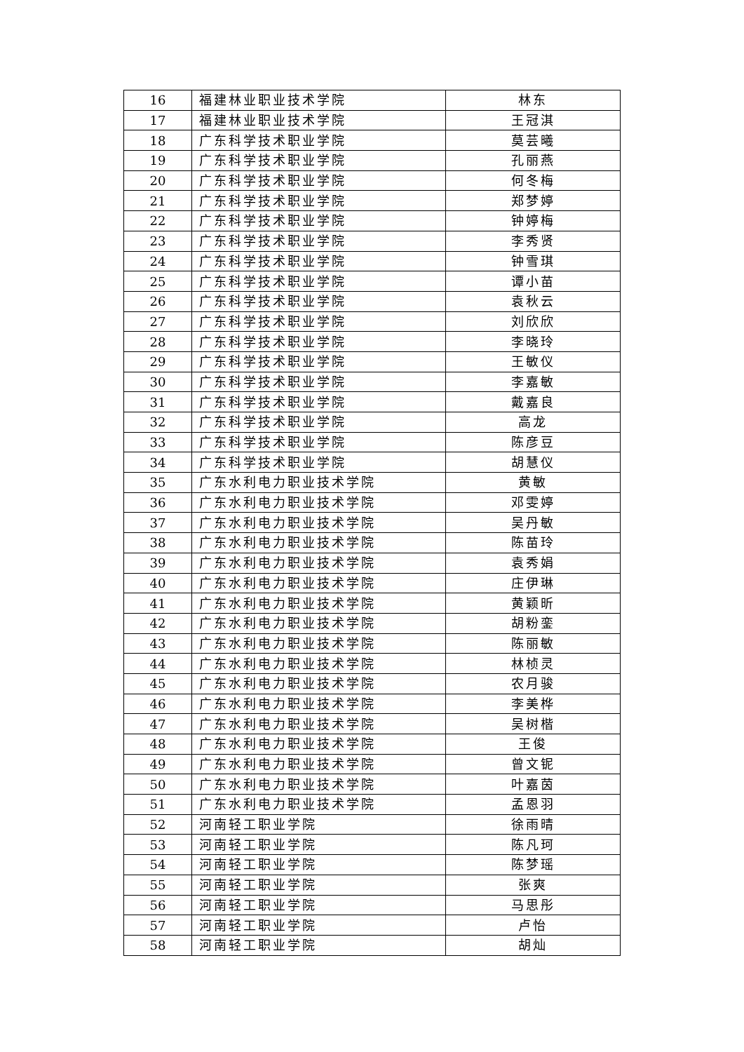| 16 | 福建林业职业技术学院 | 林东 |
| 17 | 福建林业职业技术学院 | 王冠淇 |
| 18 | 广东科学技术职业学院 | 莫芸曦 |
| 19 | 广东科学技术职业学院 | 孔丽燕 |
| 20 | 广东科学技术职业学院 | 何冬梅 |
| 21 | 广东科学技术职业学院 | 郑梦婷 |
| 22 | 广东科学技术职业学院 | 钟婷梅 |
| 23 | 广东科学技术职业学院 | 李秀贤 |
| 24 | 广东科学技术职业学院 | 钟雪琪 |
| 25 | 广东科学技术职业学院 | 谭小苗 |
| 26 | 广东科学技术职业学院 | 袁秋云 |
| 27 | 广东科学技术职业学院 | 刘欣欣 |
| 28 | 广东科学技术职业学院 | 李晓玲 |
| 29 | 广东科学技术职业学院 | 王敏仪 |
| 30 | 广东科学技术职业学院 | 李嘉敏 |
| 31 | 广东科学技术职业学院 | 戴嘉良 |
| 32 | 广东科学技术职业学院 | 高龙 |
| 33 | 广东科学技术职业学院 | 陈彦豆 |
| 34 | 广东科学技术职业学院 | 胡慧仪 |
| 35 | 广东水利电力职业技术学院 | 黄敏 |
| 36 | 广东水利电力职业技术学院 | 邓雯婷 |
| 37 | 广东水利电力职业技术学院 | 吴丹敏 |
| 38 | 广东水利电力职业技术学院 | 陈苗玲 |
| 39 | 广东水利电力职业技术学院 | 袁秀娟 |
| 40 | 广东水利电力职业技术学院 | 庄伊琳 |
| 41 | 广东水利电力职业技术学院 | 黄颖昕 |
| 42 | 广东水利电力职业技术学院 | 胡粉銮 |
| 43 | 广东水利电力职业技术学院 | 陈丽敏 |
| 44 | 广东水利电力职业技术学院 | 林桢灵 |
| 45 | 广东水利电力职业技术学院 | 农月骏 |
| 46 | 广东水利电力职业技术学院 | 李美桦 |
| 47 | 广东水利电力职业技术学院 | 吴树楷 |
| 48 | 广东水利电力职业技术学院 | 王俊 |
| 49 | 广东水利电力职业技术学院 | 曾文铌 |
| 50 | 广东水利电力职业技术学院 | 叶嘉茵 |
| 51 | 广东水利电力职业技术学院 | 孟恩羽 |
| 52 | 河南轻工职业学院 | 徐雨晴 |
| 53 | 河南轻工职业学院 | 陈凡珂 |
| 54 | 河南轻工职业学院 | 陈梦瑶 |
| 55 | 河南轻工职业学院 | 张爽 |
| 56 | 河南轻工职业学院 | 马思彤 |
| 57 | 河南轻工职业学院 | 卢怡 |
| 58 | 河南轻工职业学院 | 胡灿 |